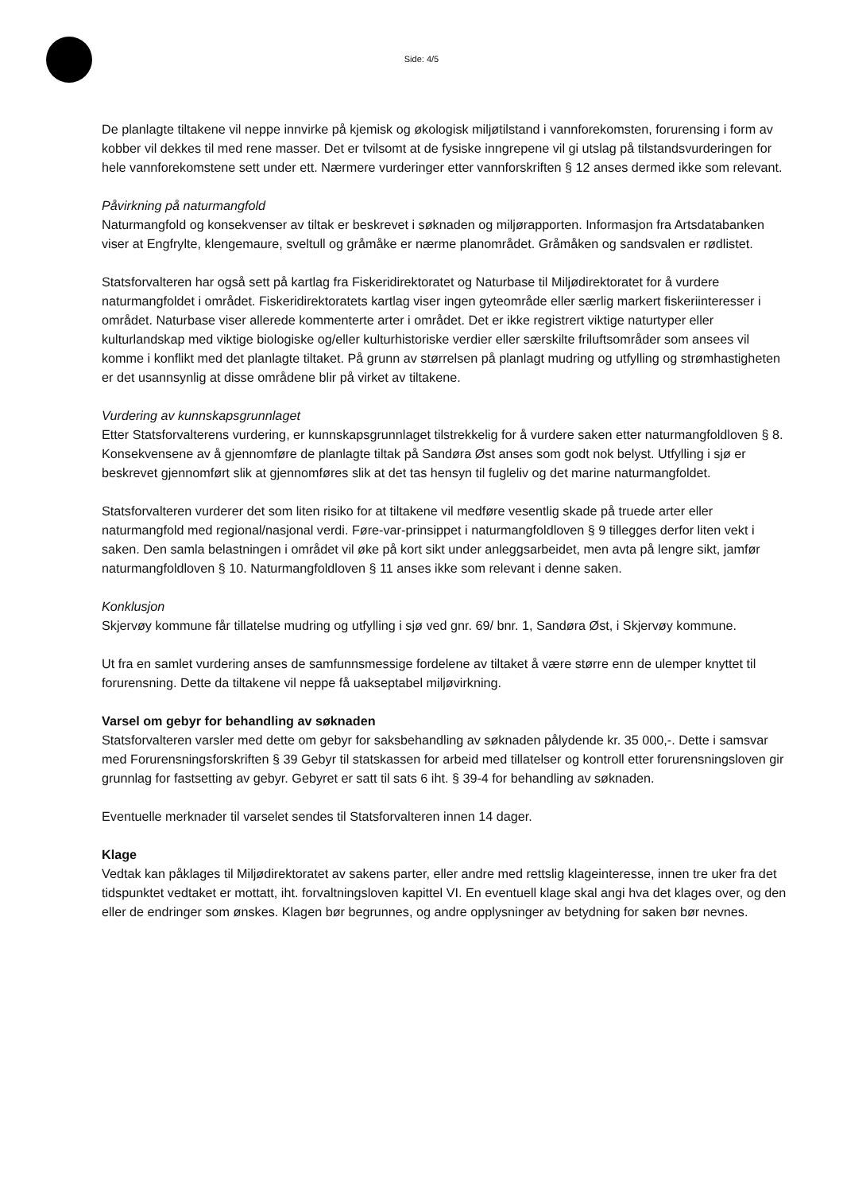Side: 4/5
De planlagte tiltakene vil neppe innvirke på kjemisk og økologisk miljøtilstand i vannforekomsten, forurensing i form av kobber vil dekkes til med rene masser. Det er tvilsomt at de fysiske inngrepene vil gi utslag på tilstandsvurderingen for hele vannforekomstene sett under ett. Nærmere vurderinger etter vannforskriften § 12 anses dermed ikke som relevant.
Påvirkning på naturmangfold
Naturmangfold og konsekvenser av tiltak er beskrevet i søknaden og miljørapporten. Informasjon fra Artsdatabanken viser at Engfrylte, klengemaure, sveltull og gråmåke er nærme planområdet. Gråmåken og sandsvalen er rødlistet.
Statsforvalteren har også sett på kartlag fra Fiskeridirektoratet og Naturbase til Miljødirektoratet for å vurdere naturmangfoldet i området. Fiskeridirektoratets kartlag viser ingen gyteområde eller særlig markert fiskeriinteresser i området. Naturbase viser allerede kommenterte arter i området. Det er ikke registrert viktige naturtyper eller kulturlandskap med viktige biologiske og/eller kulturhistoriske verdier eller særskilte friluftsområder som ansees vil komme i konflikt med det planlagte tiltaket. På grunn av størrelsen på planlagt mudring og utfylling og strømhastigheten er det usannsynlig at disse områdene blir på virket av tiltakene.
Vurdering av kunnskapsgrunnlaget
Etter Statsforvalterens vurdering, er kunnskapsgrunnlaget tilstrekkelig for å vurdere saken etter naturmangfoldloven § 8. Konsekvensene av å gjennomføre de planlagte tiltak på Sandøra Øst anses som godt nok belyst. Utfylling i sjø er beskrevet gjennomført slik at gjennomføres slik at det tas hensyn til fugleliv og det marine naturmangfoldet.
Statsforvalteren vurderer det som liten risiko for at tiltakene vil medføre vesentlig skade på truede arter eller naturmangfold med regional/nasjonal verdi. Føre-var-prinsippet i naturmangfoldloven § 9 tillegges derfor liten vekt i saken. Den samla belastningen i området vil øke på kort sikt under anleggsarbeidet, men avta på lengre sikt, jamfør naturmangfoldloven § 10. Naturmangfoldloven § 11 anses ikke som relevant i denne saken.
Konklusjon
Skjervøy kommune får tillatelse mudring og utfylling i sjø ved gnr. 69/ bnr. 1, Sandøra Øst, i Skjervøy kommune.
Ut fra en samlet vurdering anses de samfunnsmessige fordelene av tiltaket å være større enn de ulemper knyttet til forurensning. Dette da tiltakene vil neppe få uakseptabel miljøvirkning.
Varsel om gebyr for behandling av søknaden
Statsforvalteren varsler med dette om gebyr for saksbehandling av søknaden pålydende kr. 35 000,-. Dette i samsvar med Forurensningsforskriften § 39 Gebyr til statskassen for arbeid med tillatelser og kontroll etter forurensningsloven gir grunnlag for fastsetting av gebyr. Gebyret er satt til sats 6 iht. § 39-4 for behandling av søknaden.
Eventuelle merknader til varselet sendes til Statsforvalteren innen 14 dager.
Klage
Vedtak kan påklages til Miljødirektoratet av sakens parter, eller andre med rettslig klageinteresse, innen tre uker fra det tidspunktet vedtaket er mottatt, iht. forvaltningsloven kapittel VI. En eventuell klage skal angi hva det klages over, og den eller de endringer som ønskes. Klagen bør begrunnes, og andre opplysninger av betydning for saken bør nevnes.